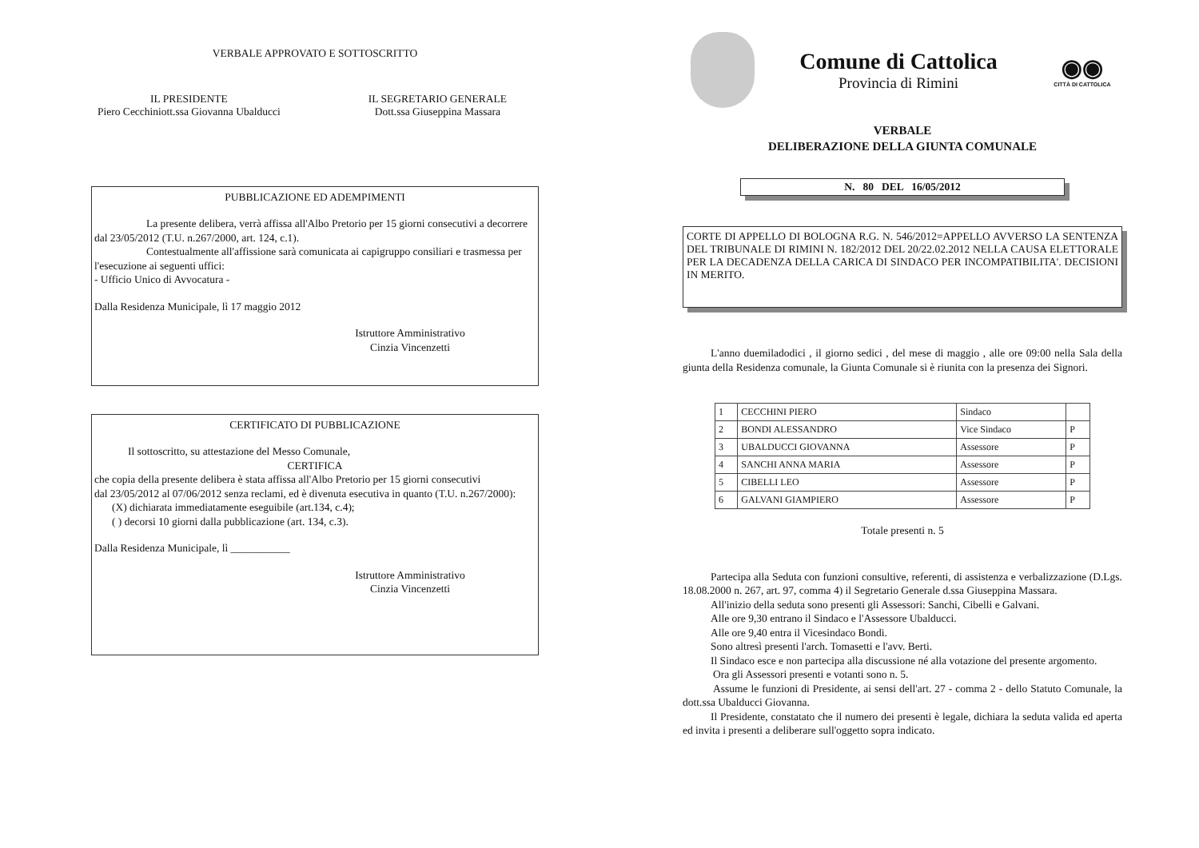VERBALE APPROVATO E SOTTOSCRITTO
IL PRESIDENTE
Piero Cecchiniott.ssa Giovanna Ubalducci
IL SEGRETARIO GENERALE
Dott.ssa Giuseppina Massara
PUBBLICAZIONE ED ADEMPIMENTI
La presente delibera, verrà affissa all'Albo Pretorio per 15 giorni consecutivi a decorrere dal 23/05/2012 (T.U. n.267/2000, art. 124, c.1).
Contestualmente all'affissione sarà comunicata ai capigruppo consiliari e trasmessa per l'esecuzione ai seguenti uffici:
- Ufficio Unico di Avvocatura -
Dalla Residenza Municipale, lì 17 maggio 2012
Istruttore Amministrativo
Cinzia Vincenzetti
CERTIFICATO DI PUBBLICAZIONE
Il sottoscritto, su attestazione del Messo Comunale,
CERTIFICA
che copia della presente delibera è stata affissa all'Albo Pretorio per 15 giorni consecutivi
dal 23/05/2012 al 07/06/2012 senza reclami, ed è divenuta esecutiva in quanto (T.U. n.267/2000):
(X) dichiarata immediatamente eseguibile (art.134, c.4);
( ) decorsi 10 giorni dalla pubblicazione (art. 134, c.3).
Dalla Residenza Municipale, lì ___________
Istruttore Amministrativo
Cinzia Vincenzetti
Comune di Cattolica
Provincia di Rimini
◉◉
CITTÀ DI CATTOLICA
VERBALE
DELIBERAZIONE DELLA GIUNTA COMUNALE
N. 80 DEL 16/05/2012
CORTE DI APPELLO DI BOLOGNA R.G. N. 546/2012=APPELLO AVVERSO LA SENTENZA DEL TRIBUNALE DI RIMINI N. 182/2012 DEL 20/22.02.2012 NELLA CAUSA ELETTORALE PER LA DECADENZA DELLA CARICA DI SINDACO PER INCOMPATIBILITA'. DECISIONI IN MERITO.
L'anno duemiladodici , il giorno sedici , del mese di maggio , alle ore 09:00 nella Sala della giunta della Residenza comunale, la Giunta Comunale si è riunita con la presenza dei Signori.
| 1 | CECCHINI PIERO | Sindaco | |
| 2 | BONDI ALESSANDRO | Vice Sindaco | P |
| 3 | UBALDUCCI GIOVANNA | Assessore | P |
| 4 | SANCHI ANNA MARIA | Assessore | P |
| 5 | CIBELLI LEO | Assessore | P |
| 6 | GALVANI GIAMPIERO | Assessore | P |
Totale presenti n. 5
Partecipa alla Seduta con funzioni consultive, referenti, di assistenza e verbalizzazione (D.Lgs. 18.08.2000 n. 267, art. 97, comma 4) il Segretario Generale d.ssa Giuseppina Massara.
All'inizio della seduta sono presenti gli Assessori: Sanchi, Cibelli e Galvani.
Alle ore 9,30 entrano il Sindaco e l'Assessore Ubalducci.
Alle ore 9,40 entra il Vicesindaco Bondi.
Sono altresì presenti l'arch. Tomasetti e l'avv. Berti.
Il Sindaco esce e non partecipa alla discussione né alla votazione del presente argomento.
Ora gli Assessori presenti e votanti sono n. 5.
Assume le funzioni di Presidente, ai sensi dell'art. 27 - comma 2 - dello Statuto Comunale, la dott.ssa Ubalducci Giovanna.
Il Presidente, constatato che il numero dei presenti è legale, dichiara la seduta valida ed aperta ed invita i presenti a deliberare sull'oggetto sopra indicato.